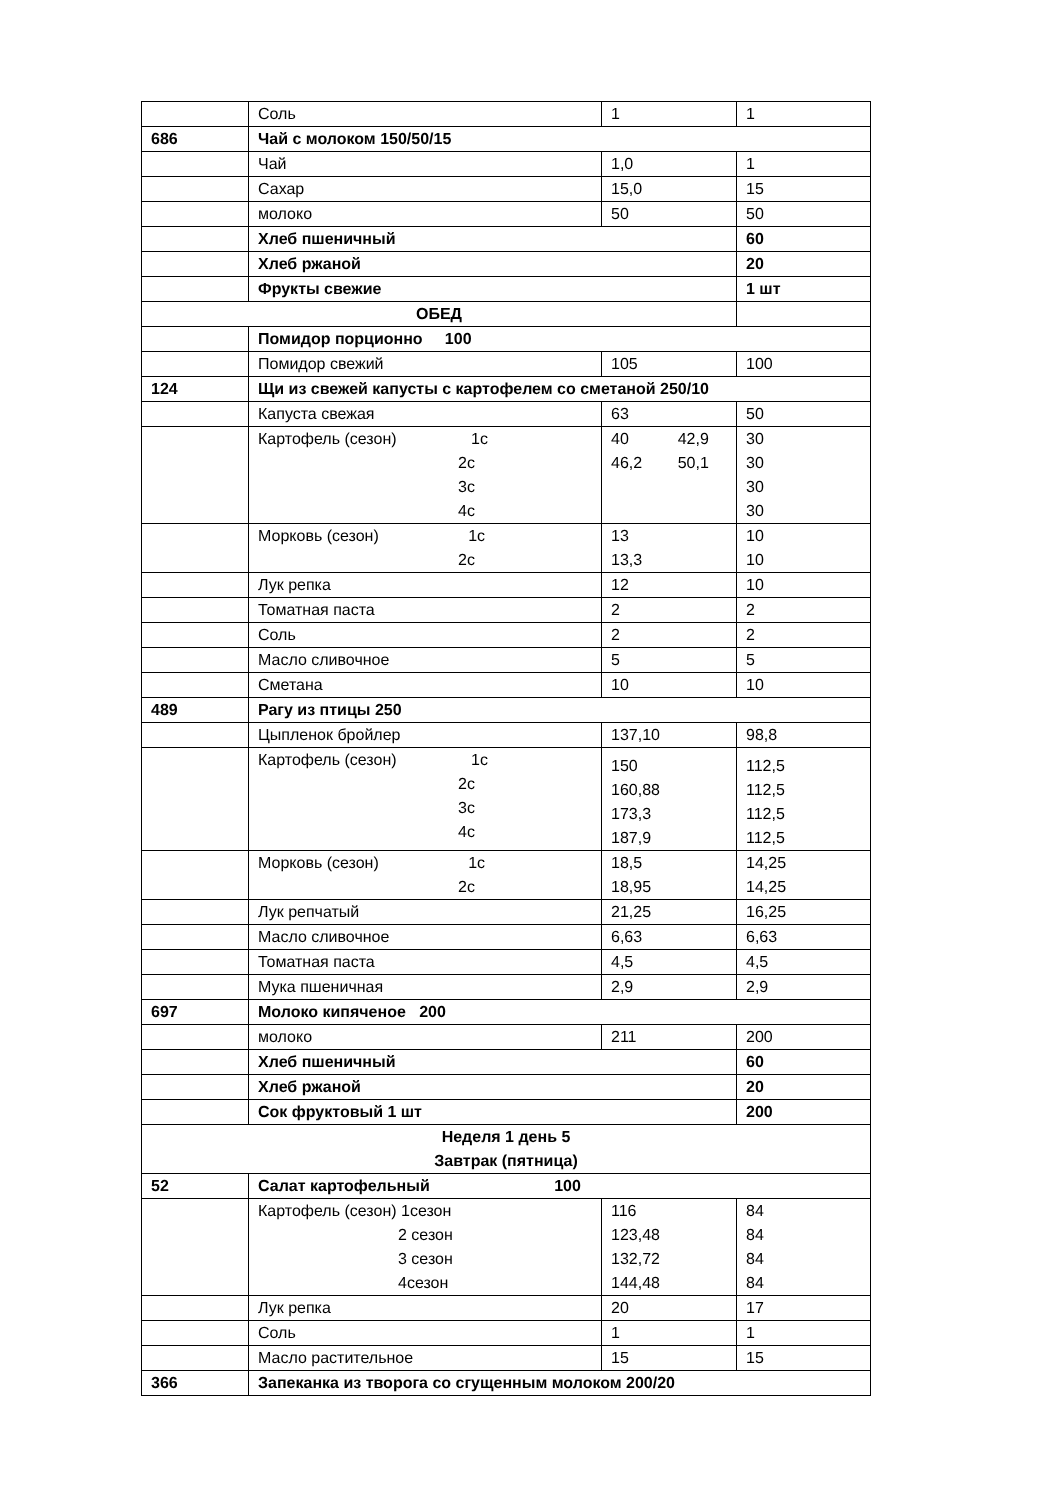| | Соль | 1 | 1 |
| 686 | Чай с молоком 150/50/15 | | |
| | Чай | 1,0 | 1 |
| | Сахар | 15,0 | 15 |
| | молоко | 50 | 50 |
| | Хлеб пшеничный | | 60 |
| | Хлеб ржаной | | 20 |
| | Фрукты свежие | | 1 шт |
| ОБЕД | | | |
| | Помидор порционно 100 | | |
| | Помидор свежий | 105 | 100 |
| 124 | Щи из свежей капусты с картофелем со сметаной 250/10 | | |
| | Капуста свежая | 63 | 50 |
| | Картофель (сезон) 1с 2с 3с 4с | 40 42,9 46,2 50,1 | 30 30 30 30 |
| | Морковь (сезон) 1с 2с | 13 13,3 | 10 10 |
| | Лук репка | 12 | 10 |
| | Томатная паста | 2 | 2 |
| | Соль | 2 | 2 |
| | Масло сливочное | 5 | 5 |
| | Сметана | 10 | 10 |
| 489 | Рагу из птицы 250 | | |
| | Цыпленок бройлер | 137,10 | 98,8 |
| | Картофель (сезон) 1с 2с 3с 4с | 150 160,88 173,3 187,9 | 112,5 112,5 112,5 112,5 |
| | Морковь (сезон) 1с 2с | 18,5 18,95 | 14,25 14,25 |
| | Лук репчатый | 21,25 | 16,25 |
| | Масло сливочное | 6,63 | 6,63 |
| | Томатная паста | 4,5 | 4,5 |
| | Мука пшеничная | 2,9 | 2,9 |
| 697 | Молоко кипяченое 200 | | |
| | молоко | 211 | 200 |
| | Хлеб пшеничный | | 60 |
| | Хлеб ржаной | | 20 |
| | Сок фруктовый 1 шт | | 200 |
| Неделя 1 день 5 Завтрак (пятница) | | | |
| 52 | Салат картофельный 100 | | |
| | Картофель (сезон) 1сезон 2 сезон 3 сезон 4сезон | 116 123,48 132,72 144,48 | 84 84 84 84 |
| | Лук репка | 20 | 17 |
| | Соль | 1 | 1 |
| | Масло растительное | 15 | 15 |
| 366 | Запеканка из творога со сгущенным молоком 200/20 | | |